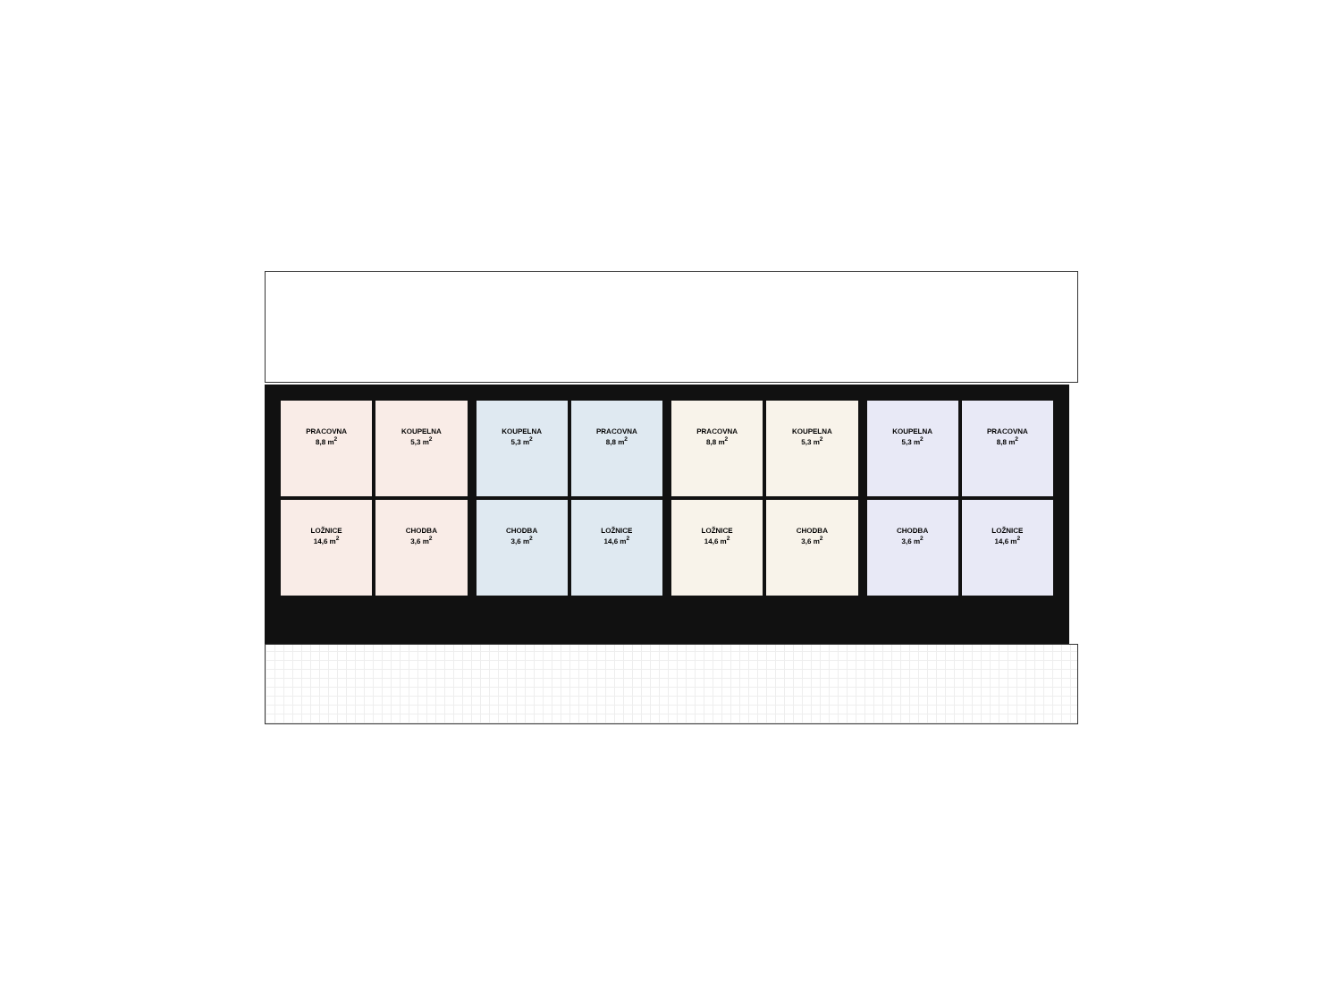PRACOVNA
8,8 m<sup>2</sup>
KOUPELNA
5,3 m<sup>2</sup>
LOŽNICE
14,6 m<sup>2</sup>
CHODBA
3,6 m<sup>2</sup>
KOUPELNA
5,3 m<sup>2</sup>
PRACOVNA
8,8 m<sup>2</sup>
CHODBA
3,6 m<sup>2</sup>
LOŽNICE
14,6 m<sup>2</sup>
PRACOVNA
8,8 m<sup>2</sup>
KOUPELNA
5,3 m<sup>2</sup>
LOŽNICE
14,6 m<sup>2</sup>
CHODBA
3,6 m<sup>2</sup>
KOUPELNA
5,3 m<sup>2</sup>
PRACOVNA
8,8 m<sup>2</sup>
CHODBA
3,6 m<sup>2</sup>
LOŽNICE
14,6 m<sup>2</sup>